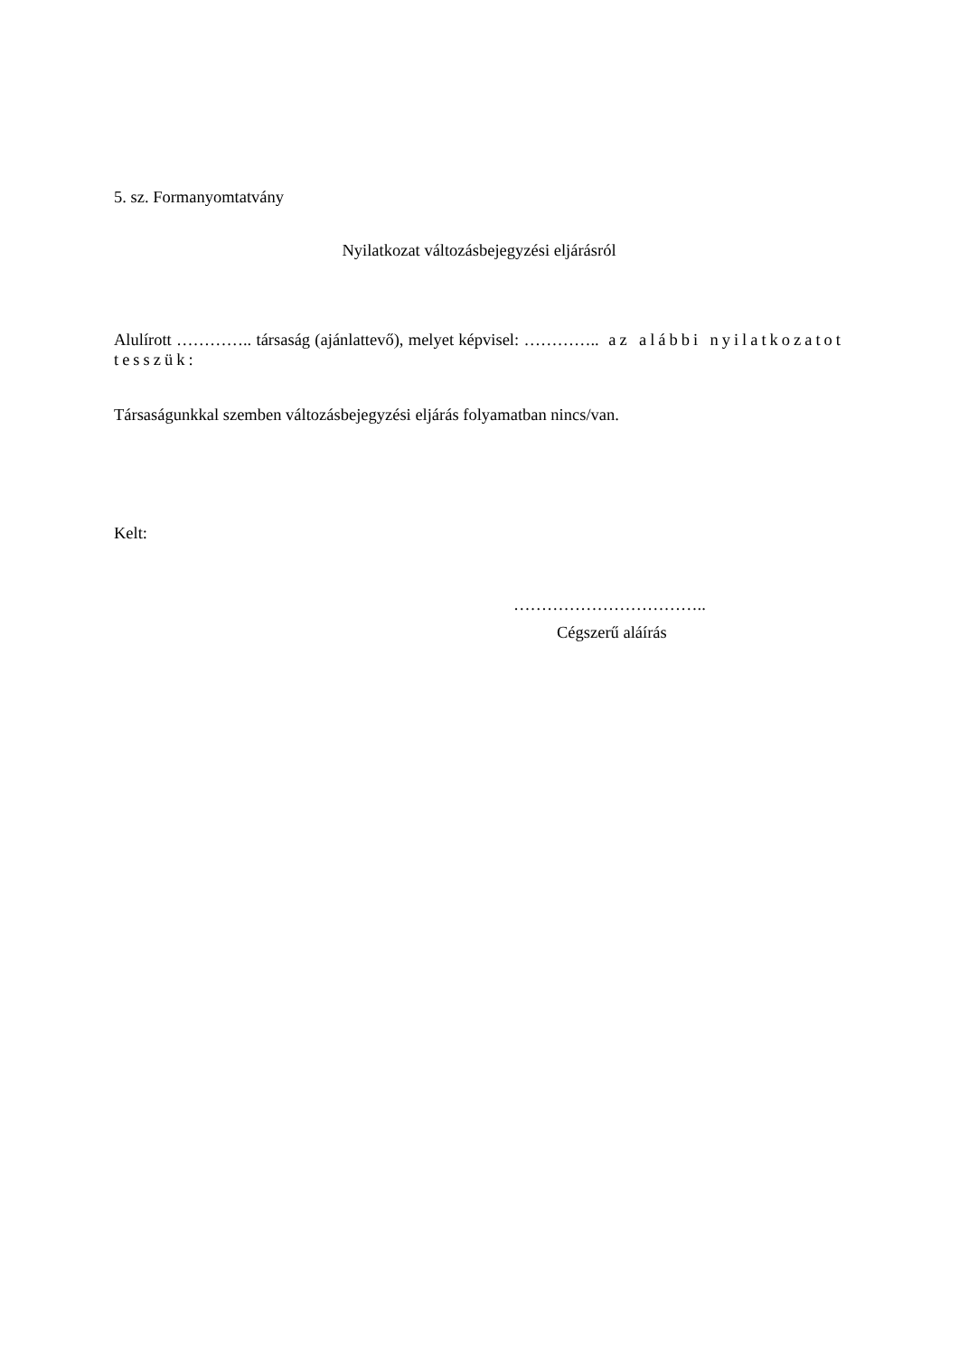5. sz. Formanyomtatvány
Nyilatkozat változásbejegyzési eljárásról
Alulírott ………….. társaság (ajánlattevő), melyet képvisel: ………….. az alábbi nyilatkozatot tesszük:
Társaságunkkal szemben változásbejegyzési eljárás folyamatban nincs/van.
Kelt:
……………………………..
Cégszerű aláírás